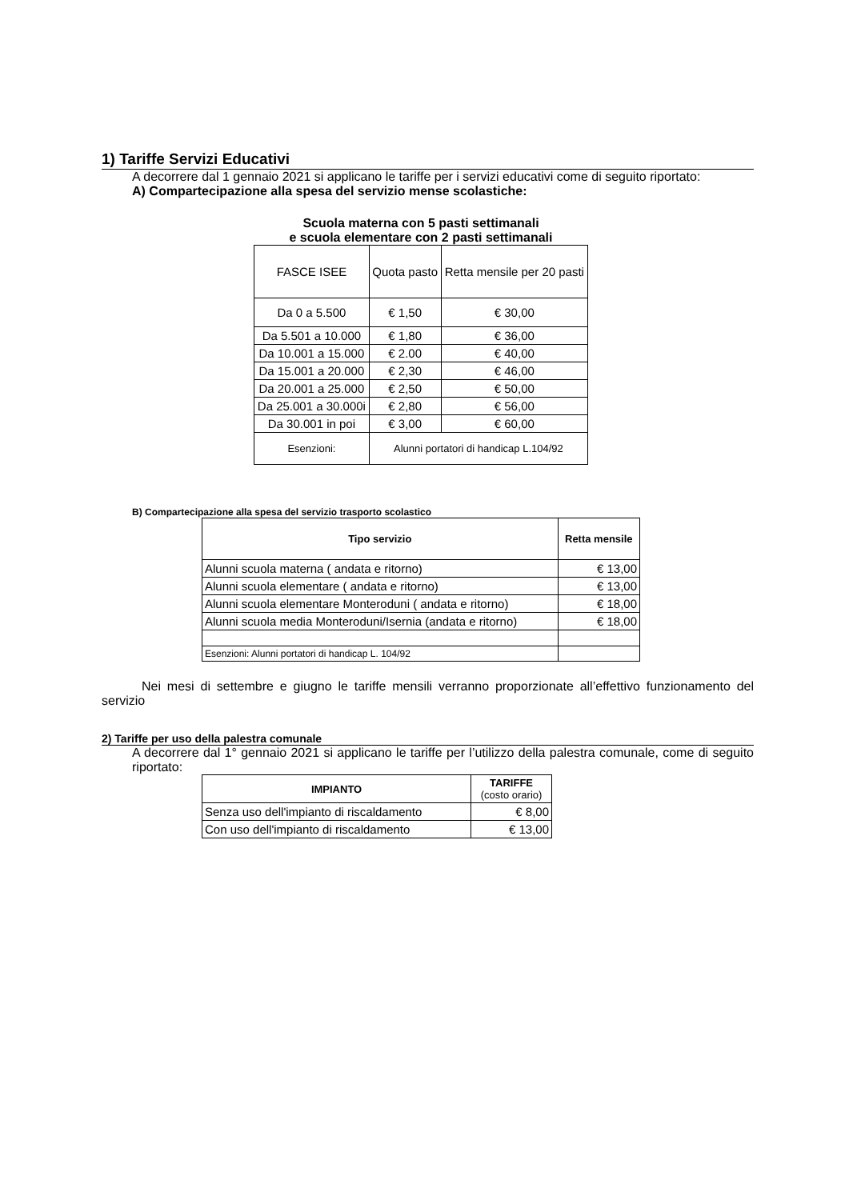1) Tariffe Servizi Educativi
A decorrere dal 1 gennaio 2021 si applicano le tariffe per i servizi educativi come di seguito riportato:
A) Compartecipazione alla spesa del servizio mense scolastiche:
Scuola materna con 5 pasti settimanali
e scuola elementare con 2 pasti settimanali
| FASCE ISEE | Quota pasto | Retta mensile per 20 pasti |
| Da 0 a 5.500 | € 1,50 | € 30,00 |
| Da 5.501 a 10.000 | € 1,80 | € 36,00 |
| Da 10.001 a 15.000 | € 2.00 | € 40,00 |
| Da 15.001 a 20.000 | € 2,30 | € 46,00 |
| Da 20.001 a 25.000 | € 2,50 | € 50,00 |
| Da 25.001 a 30.000i | € 2,80 | € 56,00 |
| Da 30.001 in poi | € 3,00 | € 60,00 |
| Esenzioni: | Alunni portatori di handicap L.104/92 | |
B) Compartecipazione alla spesa del servizio trasporto scolastico
| Tipo servizio | Retta mensile |
| --- | --- |
| Alunni scuola materna ( andata e ritorno) | € 13,00 |
| Alunni scuola elementare ( andata e ritorno) | € 13,00 |
| Alunni scuola elementare Monteroduni ( andata e ritorno) | € 18,00 |
| Alunni scuola media Monteroduni/Isernia (andata e ritorno) | € 18,00 |
| Esenzioni: Alunni portatori di handicap L. 104/92 | |
Nei mesi di settembre e giugno le tariffe mensili verranno proporzionate all’effettivo funzionamento del servizio
2) Tariffe per uso della palestra comunale
A decorrere dal 1° gennaio 2021 si applicano le tariffe per l’utilizzo della palestra comunale, come di seguito riportato:
| IMPIANTO | TARIFFE (costo orario) |
| --- | --- |
| Senza uso dell'impianto di riscaldamento | € 8,00 |
| Con uso dell'impianto di riscaldamento | € 13,00 |